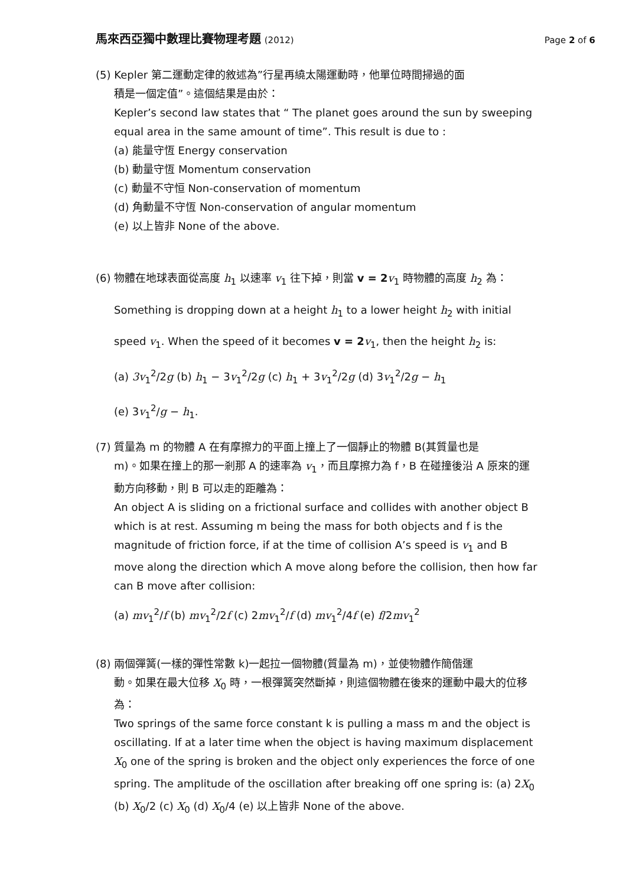馬來西亞獨中數理比賽物理考題 (2012)
Page 2 of 6
(5) Kepler 第二運動定律的敘述為”行星再繞太陽運動時，他單位時間掃過的面
積是一個定值”。這個結果是由於：
Kepler’s second law states that “ The planet goes around the sun by sweeping equal area in the same amount of time”. This result is due to :
(a) 能量守恆 Energy conservation
(b) 動量守恆 Momentum conservation
(c) 動量不守恒 Non-conservation of momentum
(d) 角動量不守恆 Non-conservation of angular momentum
(e) 以上皆非 None of the above.
(6) 物體在地球表面從高度 h<sub>1</sub> 以速率 v<sub>1</sub> 往下掉，則當 v = 2 v<sub>1</sub> 時物體的高度 h<sub>2</sub> 為：
Something is dropping down at a height h<sub>1</sub> to a lower height h<sub>2</sub> with initial
speed v<sub>1</sub>. When the speed of it becomes v = 2 v<sub>1</sub>, then the height h<sub>2</sub> is:
(a) 3v<sub>1</sub><sup>2</sup>/2g (b) h<sub>1</sub> − 3v<sub>1</sub><sup>2</sup>/2g (c) h<sub>1</sub> + 3v<sub>1</sub><sup>2</sup>/2g (d) 3v<sub>1</sub><sup>2</sup>/2g − h<sub>1</sub>
(e) 3v<sub>1</sub><sup>2</sup>/g − h<sub>1</sub>.
(7) 質量為 m 的物體 A 在有摩擦力的平面上撞上了一個靜止的物體 B(其質量也是
m)。如果在撞上的那一剎那 A 的速率為 v<sub>1</sub>，而且摩擦力為 f，B 在碰撞後沿 A 原來的運動方向移動，則 B 可以走的距離為：
An object A is sliding on a frictional surface and collides with another object B which is at rest. Assuming m being the mass for both objects and f is the magnitude of friction force, if at the time of collision A’s speed is v<sub>1</sub> and B move along the direction which A move along before the collision, then how far can B move after collision:
(a) mv<sub>1</sub><sup>2</sup>/f (b) mv<sub>1</sub><sup>2</sup>/2f (c) 2mv<sub>1</sub><sup>2</sup>/f (d) mv<sub>1</sub><sup>2</sup>/4f (e) f/2mv<sub>1</sub><sup>2</sup>
(8) 兩個彈簧(一樣的彈性常數 k)一起拉一個物體(質量為 m)，並使物體作簡偕運
動。如果在最大位移 X<sub>0</sub> 時，一根彈簧突然斷掉，則這個物體在後來的運動中最大的位移為：
Two springs of the same force constant k is pulling a mass m and the object is oscillating. If at a later time when the object is having maximum displacement X<sub>0</sub> one of the spring is broken and the object only experiences the force of one spring. The amplitude of the oscillation after breaking off one spring is: (a) 2X<sub>0</sub>
(b) X<sub>0</sub>/2 (c) X<sub>0</sub> (d) X<sub>0</sub>/4 (e) 以上皆非 None of the above.